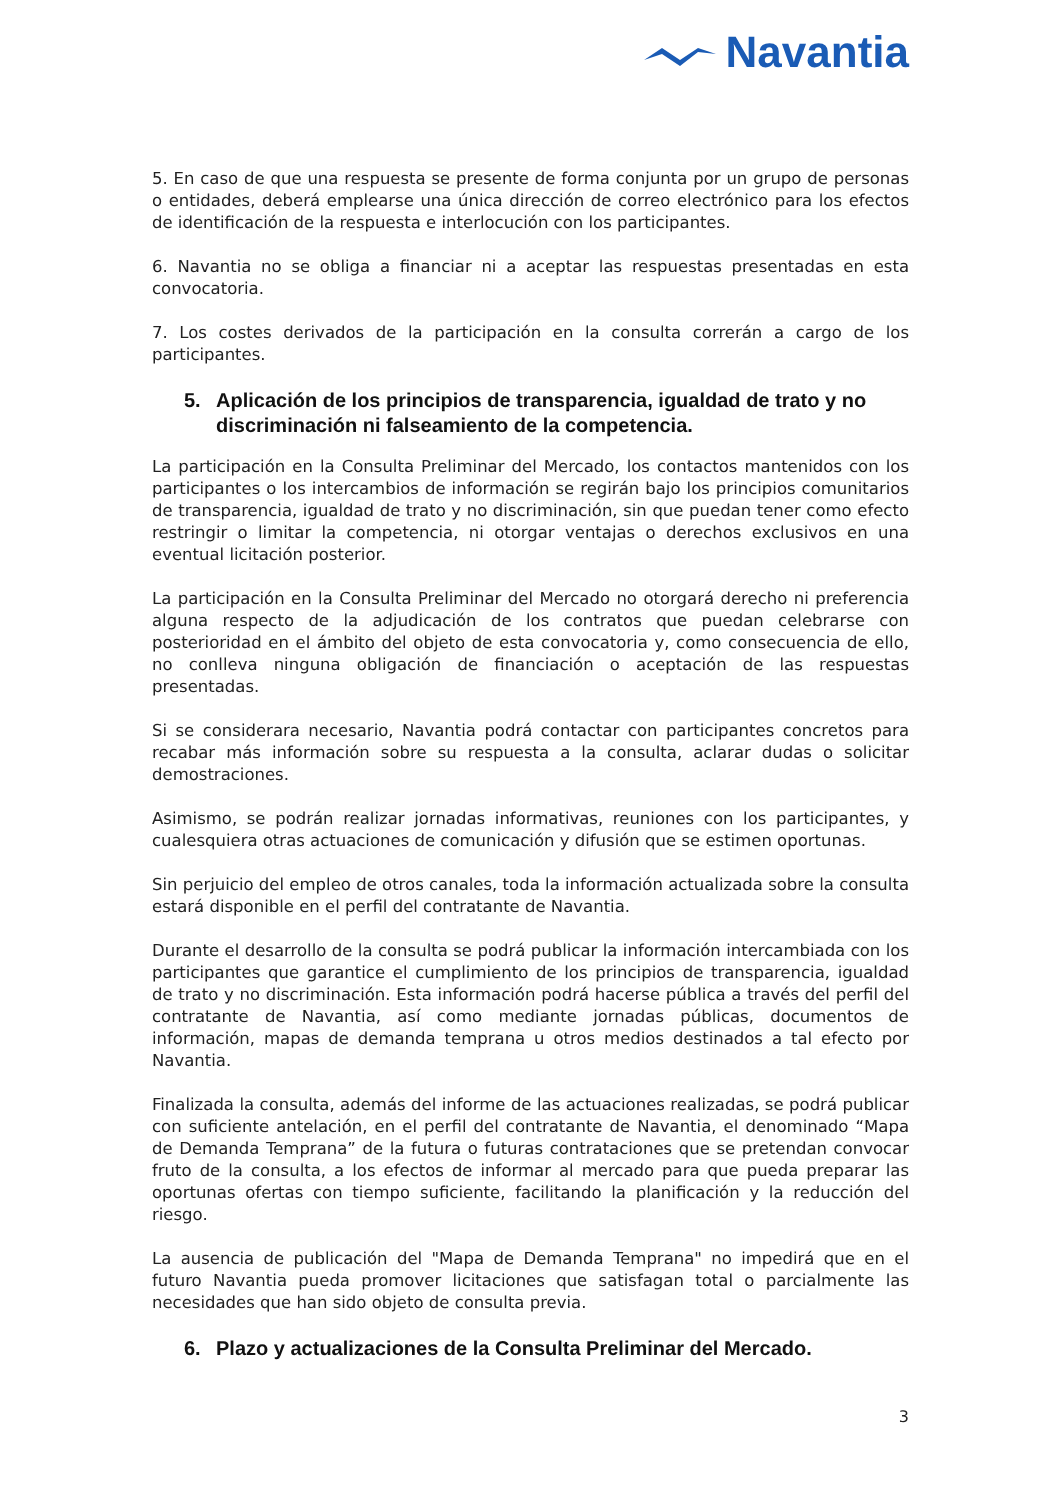Navantia
5. En caso de que una respuesta se presente de forma conjunta por un grupo de personas o entidades, deberá emplearse una única dirección de correo electrónico para los efectos de identificación de la respuesta e interlocución con los participantes.
6. Navantia no se obliga a financiar ni a aceptar las respuestas presentadas en esta convocatoria.
7. Los costes derivados de la participación en la consulta correrán a cargo de los participantes.
5. Aplicación de los principios de transparencia, igualdad de trato y no discriminación ni falseamiento de la competencia.
La participación en la Consulta Preliminar del Mercado, los contactos mantenidos con los participantes o los intercambios de información se regirán bajo los principios comunitarios de transparencia, igualdad de trato y no discriminación, sin que puedan tener como efecto restringir o limitar la competencia, ni otorgar ventajas o derechos exclusivos en una eventual licitación posterior.
La participación en la Consulta Preliminar del Mercado no otorgará derecho ni preferencia alguna respecto de la adjudicación de los contratos que puedan celebrarse con posterioridad en el ámbito del objeto de esta convocatoria y, como consecuencia de ello, no conlleva ninguna obligación de financiación o aceptación de las respuestas presentadas.
Si se considerara necesario, Navantia podrá contactar con participantes concretos para recabar más información sobre su respuesta a la consulta, aclarar dudas o solicitar demostraciones.
Asimismo, se podrán realizar jornadas informativas, reuniones con los participantes, y cualesquiera otras actuaciones de comunicación y difusión que se estimen oportunas.
Sin perjuicio del empleo de otros canales, toda la información actualizada sobre la consulta estará disponible en el perfil del contratante de Navantia.
Durante el desarrollo de la consulta se podrá publicar la información intercambiada con los participantes que garantice el cumplimiento de los principios de transparencia, igualdad de trato y no discriminación. Esta información podrá hacerse pública a través del perfil del contratante de Navantia, así como mediante jornadas públicas, documentos de información, mapas de demanda temprana u otros medios destinados a tal efecto por Navantia.
Finalizada la consulta, además del informe de las actuaciones realizadas, se podrá publicar con suficiente antelación, en el perfil del contratante de Navantia, el denominado “Mapa de Demanda Temprana” de la futura o futuras contrataciones que se pretendan convocar fruto de la consulta, a los efectos de informar al mercado para que pueda preparar las oportunas ofertas con tiempo suficiente, facilitando la planificación y la reducción del riesgo.
La ausencia de publicación del "Mapa de Demanda Temprana" no impedirá que en el futuro Navantia pueda promover licitaciones que satisfagan total o parcialmente las necesidades que han sido objeto de consulta previa.
6. Plazo y actualizaciones de la Consulta Preliminar del Mercado.
3